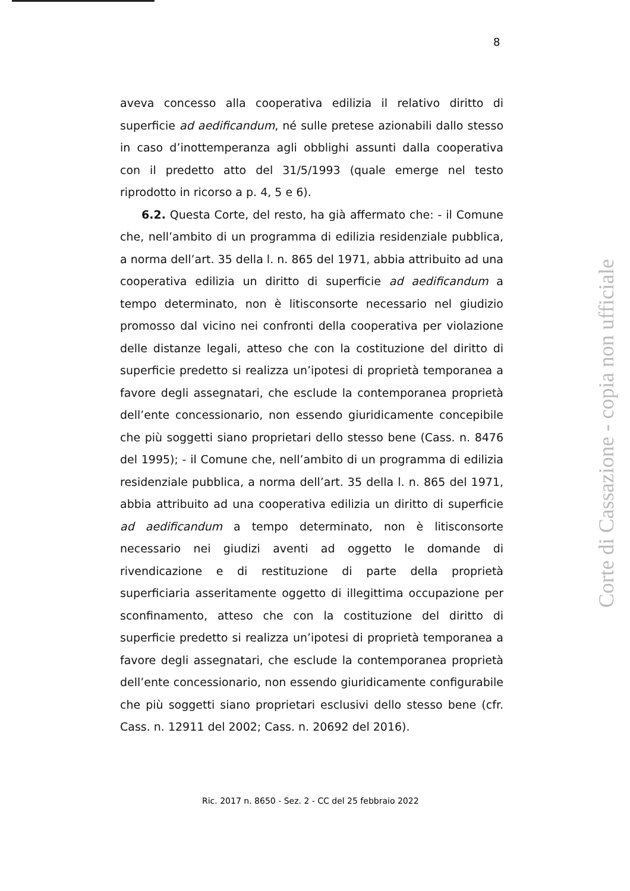8
aveva concesso alla cooperativa edilizia il relativo diritto di superficie ad aedificandum, né sulle pretese azionabili dallo stesso in caso d’inottemperanza agli obblighi assunti dalla cooperativa con il predetto atto del 31/5/1993 (quale emerge nel testo riprodotto in ricorso a p. 4, 5 e 6).
6.2. Questa Corte, del resto, ha già affermato che: - il Comune che, nell’ambito di un programma di edilizia residenziale pubblica, a norma dell’art. 35 della l. n. 865 del 1971, abbia attribuito ad una cooperativa edilizia un diritto di superficie ad aedificandum a tempo determinato, non è litisconsorte necessario nel giudizio promosso dal vicino nei confronti della cooperativa per violazione delle distanze legali, atteso che con la costituzione del diritto di superficie predetto si realizza un’ipotesi di proprietà temporanea a favore degli assegnatari, che esclude la contemporanea proprietà dell’ente concessionario, non essendo giuridicamente concepibile che più soggetti siano proprietari dello stesso bene (Cass. n. 8476 del 1995); - il Comune che, nell’ambito di un programma di edilizia residenziale pubblica, a norma dell’art. 35 della l. n. 865 del 1971, abbia attribuito ad una cooperativa edilizia un diritto di superficie ad aedificandum a tempo determinato, non è litisconsorte necessario nei giudizi aventi ad oggetto le domande di rivendicazione e di restituzione di parte della proprietà superficiaria asseritamente oggetto di illegittima occupazione per sconfinamento, atteso che con la costituzione del diritto di superficie predetto si realizza un’ipotesi di proprietà temporanea a favore degli assegnatari, che esclude la contemporanea proprietà dell’ente concessionario, non essendo giuridicamente configurabile che più soggetti siano proprietari esclusivi dello stesso bene (cfr. Cass. n. 12911 del 2002; Cass. n. 20692 del 2016).
Ric. 2017 n. 8650 - Sez. 2 - CC del 25 febbraio 2022
Corte di Cassazione - copia non ufficiale